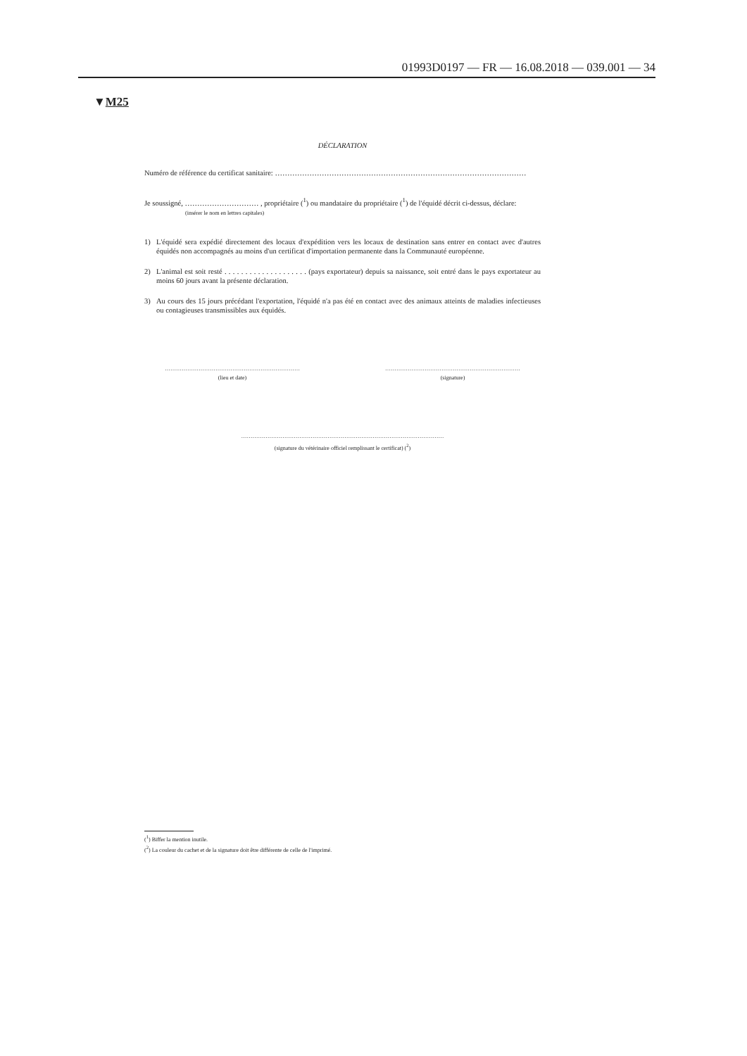01993D0197 — FR — 16.08.2018 — 039.001 — 34
▼M25
DÉCLARATION
Numéro de référence du certificat sanitaire: …………………………………………………………………………………………
Je soussigné, ………………………… , propriétaire (<sup>1</sup>) ou mandataire du propriétaire (<sup>1</sup>) de l'équidé décrit ci-dessus, déclare:
(insérer le nom en lettres capitales)
1) L'équidé sera expédié directement des locaux d'expédition vers les locaux de destination sans entrer en contact avec d'autres équidés non accompagnés au moins d'un certificat d'importation permanente dans la Communauté européenne.
2) L'animal est soit resté . . . . . . . . . . . . . . . . . . . . (pays exportateur) depuis sa naissance, soit entré dans le pays exportateur au moins 60 jours avant la présente déclaration.
3) Au cours des 15 jours précédant l'exportation, l'équidé n'a pas été en contact avec des animaux atteints de maladies infectieuses ou contagieuses transmissibles aux équidés.
………………………………………………………………
(lieu et date)
………………………………………………………………
(signature)
………………………………………………………………………………………………
(signature du vétérinaire officiel remplissant le certificat) (<sup>2</sup>)
(<sup>1</sup>) Biffer la mention inutile.
(<sup>2</sup>) La couleur du cachet et de la signature doit être différente de celle de l'imprimé.